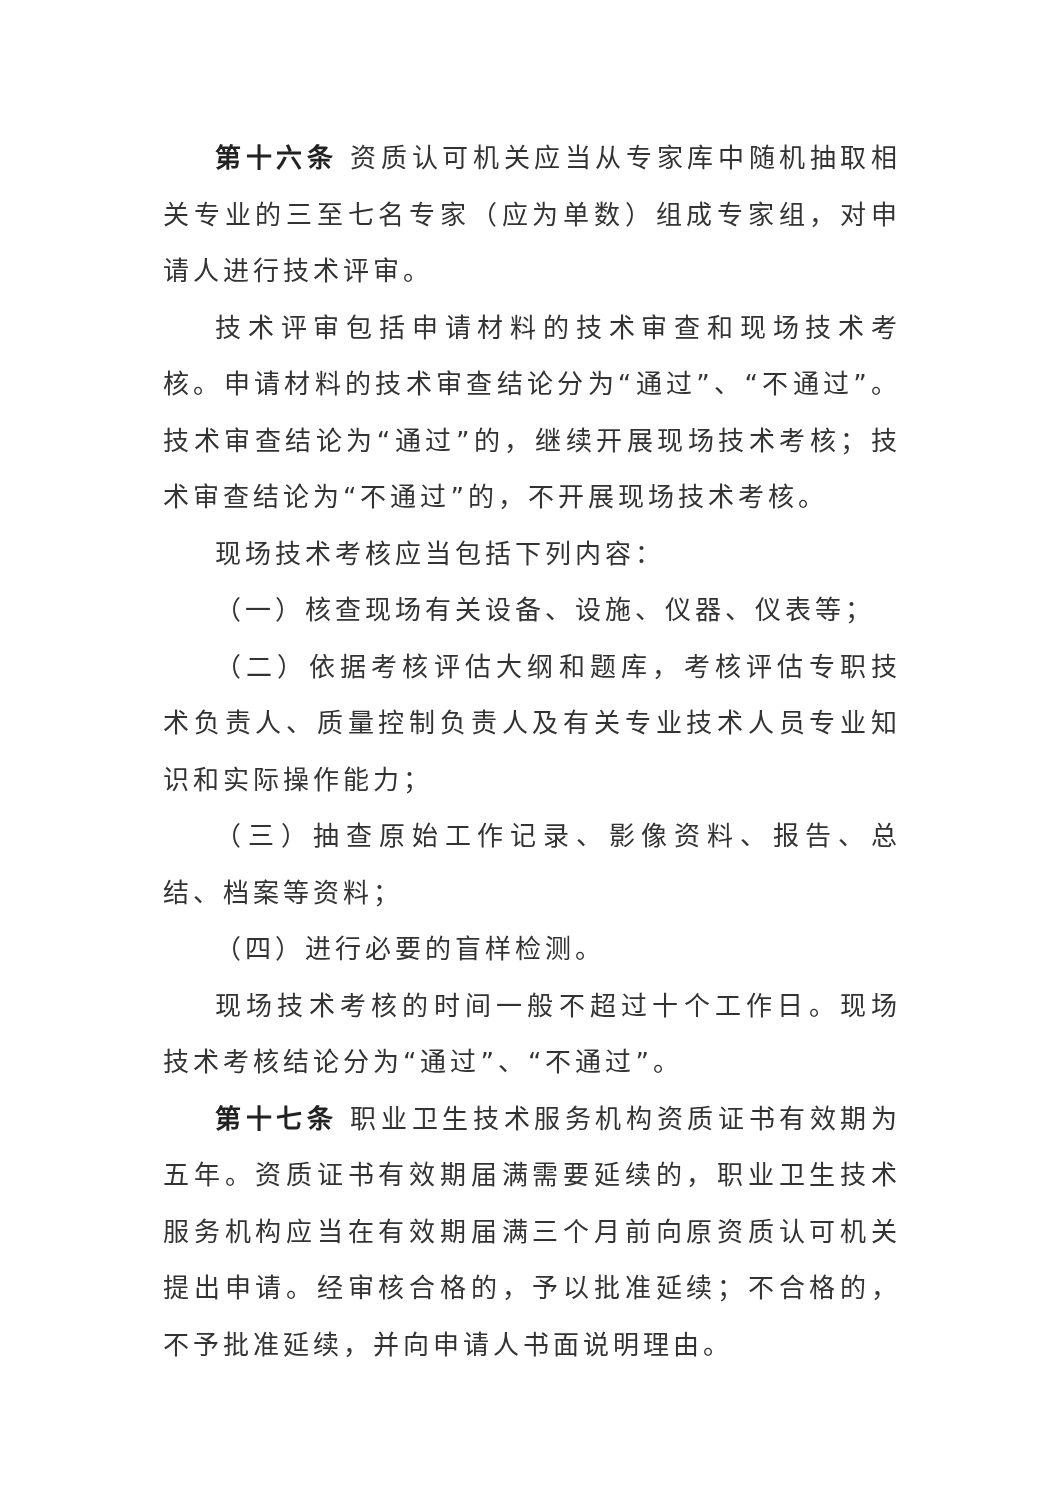第十六条 资质认可机关应当从专家库中随机抽取相关专业的三至七名专家（应为单数）组成专家组，对申请人进行技术评审。
技术评审包括申请材料的技术审查和现场技术考核。申请材料的技术审查结论分为“通过”、“不通过”。技术审查结论为“通过”的，继续开展现场技术考核；技术审查结论为“不通过”的，不开展现场技术考核。
现场技术考核应当包括下列内容：
（一）核查现场有关设备、设施、仪器、仪表等；
（二）依据考核评估大纲和题库，考核评估专职技术负责人、质量控制负责人及有关专业技术人员专业知识和实际操作能力；
（三）抽查原始工作记录、影像资料、报告、总结、档案等资料；
（四）进行必要的盲样检测。
现场技术考核的时间一般不超过十个工作日。现场技术考核结论分为“通过”、“不通过”。
第十七条 职业卫生技术服务机构资质证书有效期为五年。资质证书有效期届满需要延续的，职业卫生技术服务机构应当在有效期届满三个月前向原资质认可机关提出申请。经审核合格的，予以批准延续；不合格的，不予批准延续，并向申请人书面说明理由。